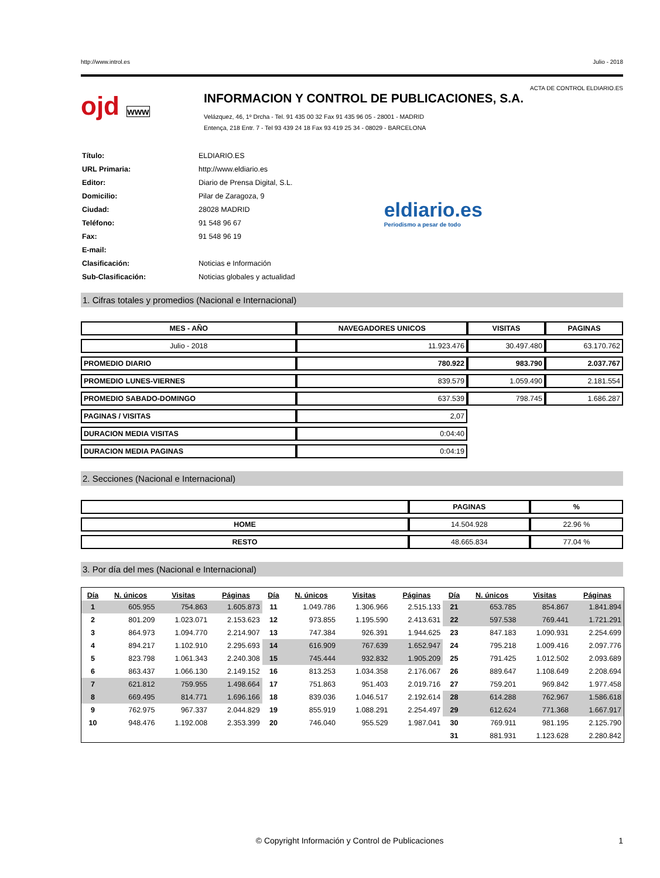http://www.introl.es Julio - 2018
ACTA DE CONTROL ELDIARIO.ES
ojd www
INFORMACION Y CONTROL DE PUBLICACIONES, S.A.
Velázquez, 46, 1º Drcha - Tel. 91 435 00 32 Fax 91 435 96 05 - 28001 - MADRID
Entença, 218 Entr. 7 - Tel 93 439 24 18 Fax 93 419 25 34 - 08029 - BARCELONA
| Título: | ELDIARIO.ES |
| URL Primaria: | http://www.eldiario.es |
| Editor: | Diario de Prensa Digital, S.L. |
| Domicilio: | Pilar de Zaragoza, 9 |
| Ciudad: | 28028 MADRID |
| Teléfono: | 91 548 96 67 |
| Fax: | 91 548 96 19 |
| E-mail: | |
| Clasificación: | Noticias e Información |
| Sub-Clasificación: | Noticias globales y actualidad |
eldiario.es
Periodismo a pesar de todo
1. Cifras totales y promedios (Nacional e Internacional)
| MES - AÑO | NAVEGADORES UNICOS | VISITAS | PAGINAS |
| --- | --- | --- | --- |
| Julio - 2018 | 11.923.476 | 30.497.480 | 63.170.762 |
| PROMEDIO DIARIO | 780.922 | 983.790 | 2.037.767 |
| PROMEDIO LUNES-VIERNES | 839.579 | 1.059.490 | 2.181.554 |
| PROMEDIO SABADO-DOMINGO | 637.539 | 798.745 | 1.686.287 |
| PAGINAS / VISITAS | 2,07 | | |
| DURACION MEDIA VISITAS | 0:04:40 | | |
| DURACION MEDIA PAGINAS | 0:04:19 | | |
2. Secciones (Nacional e Internacional)
| | PAGINAS | % |
| --- | --- | --- |
| HOME | 14.504.928 | 22.96 % |
| RESTO | 48.665.834 | 77.04 % |
3. Por día del mes (Nacional e Internacional)
| Día | N. únicos | Visitas | Páginas | Día | N. únicos | Visitas | Páginas | Día | N. únicos | Visitas | Páginas |
| --- | --- | --- | --- | --- | --- | --- | --- | --- | --- | --- | --- |
| 1 | 605.955 | 754.863 | 1.605.873 | 11 | 1.049.786 | 1.306.966 | 2.515.133 | 21 | 653.785 | 854.867 | 1.841.894 |
| 2 | 801.209 | 1.023.071 | 2.153.623 | 12 | 973.855 | 1.195.590 | 2.413.631 | 22 | 597.538 | 769.441 | 1.721.291 |
| 3 | 864.973 | 1.094.770 | 2.214.907 | 13 | 747.384 | 926.391 | 1.944.625 | 23 | 847.183 | 1.090.931 | 2.254.699 |
| 4 | 894.217 | 1.102.910 | 2.295.693 | 14 | 616.909 | 767.639 | 1.652.947 | 24 | 795.218 | 1.009.416 | 2.097.776 |
| 5 | 823.798 | 1.061.343 | 2.240.308 | 15 | 745.444 | 932.832 | 1.905.209 | 25 | 791.425 | 1.012.502 | 2.093.689 |
| 6 | 863.437 | 1.066.130 | 2.149.152 | 16 | 813.253 | 1.034.358 | 2.176.067 | 26 | 889.647 | 1.108.649 | 2.208.694 |
| 7 | 621.812 | 759.955 | 1.498.664 | 17 | 751.863 | 951.403 | 2.019.716 | 27 | 759.201 | 969.842 | 1.977.458 |
| 8 | 669.495 | 814.771 | 1.696.166 | 18 | 839.036 | 1.046.517 | 2.192.614 | 28 | 614.288 | 762.967 | 1.586.618 |
| 9 | 762.975 | 967.337 | 2.044.829 | 19 | 855.919 | 1.088.291 | 2.254.497 | 29 | 612.624 | 771.368 | 1.667.917 |
| 10 | 948.476 | 1.192.008 | 2.353.399 | 20 | 746.040 | 955.529 | 1.987.041 | 30 | 769.911 | 981.195 | 2.125.790 |
| | | | | | | | | 31 | 881.931 | 1.123.628 | 2.280.842 |
© Copyright Información y Control de Publicaciones 1